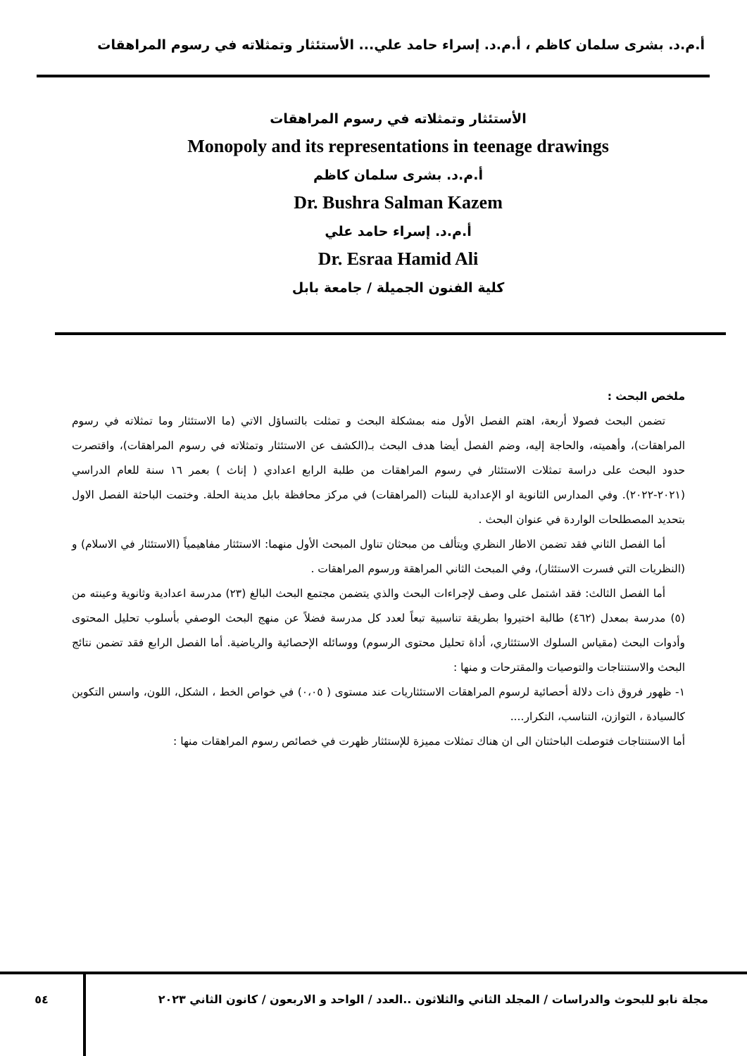أ.م.د. بشرى سلمان كاظم ، أ.م.د. إسراء حامد علي... الأستئثار وتمثلاته في رسوم المراهقات
الأستئثار وتمثلاته في رسوم المراهقات
Monopoly and its representations in teenage drawings
أ.م.د. بشرى سلمان كاظم
Dr. Bushra Salman Kazem
أ.م.د. إسراء حامد علي
Dr. Esraa Hamid Ali
كلية الفنون الجميلة / جامعة بابل
ملخص البحث :
تضمن البحث فصولا أربعة، اهتم الفصل الأول منه بمشكلة البحث و تمثلت بالتساؤل الاتي (ما الاستئثار وما تمثلاته في رسوم المراهقات)، وأهميته، والحاجة إليه، وضم الفصل أيضا هدف البحث بـ(الكشف عن الاستئثار وتمثلاته في رسوم المراهقات)، واقتصرت حدود البحث على دراسة تمثلات الاستئثار في رسوم المراهقات من طلبة الرابع اعدادي ( إناث ) بعمر ١٦ سنة للعام الدراسي (٢٠٢١-٢٠٢٢). وفي المدارس الثانوية او الإعدادية للبنات (المراهقات) في مركز محافظة بابل مدينة الحلة. وختمت الباحثة الفصل الاول بتحديد المصطلحات الواردة في عنوان البحث .
أما الفصل الثاني فقد تضمن الاطار النظري ويتألف من مبحثان تناول المبحث الأول منهما: الاستئثار مفاهيمياً (الاستئثار في الاسلام) و (النظريات التي فسرت الاستئثار)، وفي المبحث الثاني المراهقة ورسوم المراهقات .
أما الفصل الثالث: فقد اشتمل على وصف لإجراءات البحث والذي يتضمن مجتمع البحث البالغ (٢٣) مدرسة اعدادية وثانوية وعينته من (٥) مدرسة بمعدل (٤٦٢) طالبة اختيروا بطريقة تناسبية تبعاً لعدد كل مدرسة فضلاً عن منهج البحث الوصفي بأسلوب تحليل المحتوى وأدوات البحث (مقياس السلوك الاستئثاري، أداة تحليل محتوى الرسوم) ووسائله الإحصائية والرياضية. أما الفصل الرابع فقد تضمن نتائج البحث والاستنتاجات والتوصيات والمقترحات و منها :
١- ظهور فروق ذات دلالة أحصائية لرسوم المراهقات الاستئثاريات عند مستوى ( ٠،٠٥) في خواص الخط ، الشكل، اللون، واسس التكوين كالسيادة ، التوازن، التناسب، التكرار....
أما الاستنتاجات فتوصلت الباحثتان الى ان هناك تمثلات مميزة للإستئثار ظهرت في خصائص رسوم المراهقات منها :
٥٤ مجلة نابو للبحوث والدراسات / المجلد الثاني والثلاثون ..العدد / الواحد و الاربعون / كانون الثاني ٢٠٢٣